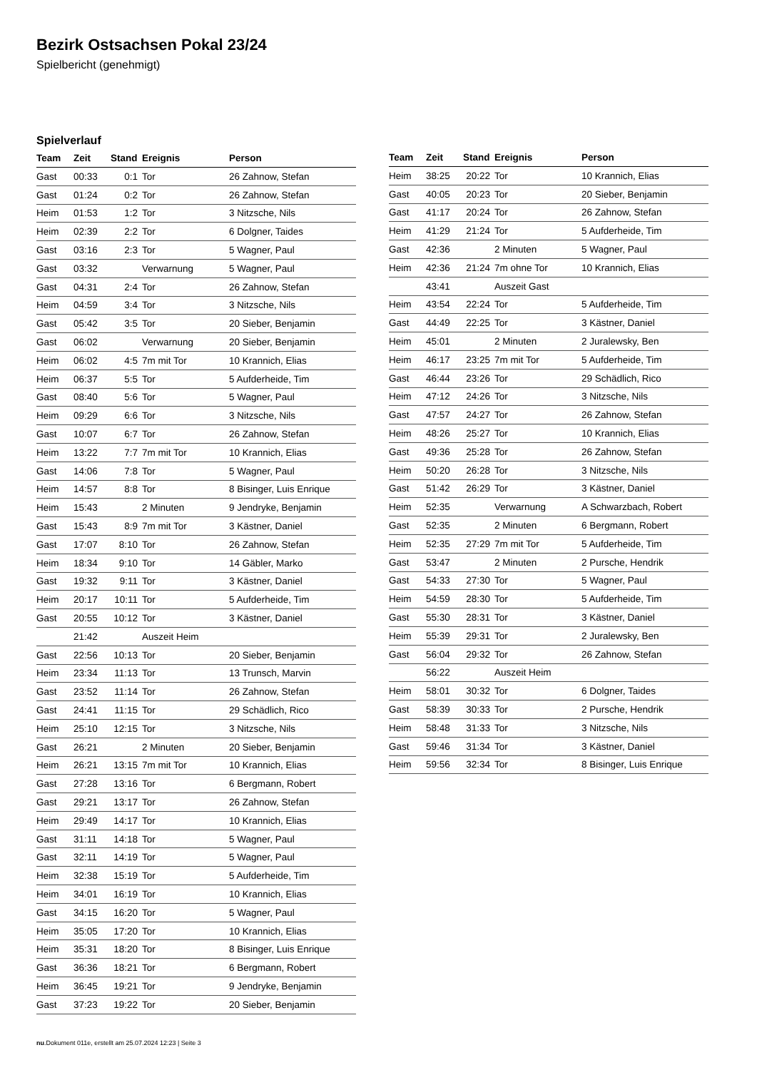Bezirk Ostsachsen Pokal 23/24
Spielbericht (genehmigt)
Spielverlauf
| Team | Zeit | Stand | Ereignis | Person |
| --- | --- | --- | --- | --- |
| Gast | 00:33 | 0:1 | Tor | 26 Zahnow, Stefan |
| Gast | 01:24 | 0:2 | Tor | 26 Zahnow, Stefan |
| Heim | 01:53 | 1:2 | Tor | 3 Nitzsche, Nils |
| Heim | 02:39 | 2:2 | Tor | 6 Dolgner, Taides |
| Gast | 03:16 | 2:3 | Tor | 5 Wagner, Paul |
| Gast | 03:32 | | Verwarnung | 5 Wagner, Paul |
| Gast | 04:31 | 2:4 | Tor | 26 Zahnow, Stefan |
| Heim | 04:59 | 3:4 | Tor | 3 Nitzsche, Nils |
| Gast | 05:42 | 3:5 | Tor | 20 Sieber, Benjamin |
| Gast | 06:02 | | Verwarnung | 20 Sieber, Benjamin |
| Heim | 06:02 | 4:5 | 7m mit Tor | 10 Krannich, Elias |
| Heim | 06:37 | 5:5 | Tor | 5 Aufderheide, Tim |
| Gast | 08:40 | 5:6 | Tor | 5 Wagner, Paul |
| Heim | 09:29 | 6:6 | Tor | 3 Nitzsche, Nils |
| Gast | 10:07 | 6:7 | Tor | 26 Zahnow, Stefan |
| Heim | 13:22 | 7:7 | 7m mit Tor | 10 Krannich, Elias |
| Gast | 14:06 | 7:8 | Tor | 5 Wagner, Paul |
| Heim | 14:57 | 8:8 | Tor | 8 Bisinger, Luis Enrique |
| Heim | 15:43 | | 2 Minuten | 9 Jendryke, Benjamin |
| Gast | 15:43 | 8:9 | 7m mit Tor | 3 Kästner, Daniel |
| Gast | 17:07 | 8:10 | Tor | 26 Zahnow, Stefan |
| Heim | 18:34 | 9:10 | Tor | 14 Gäbler, Marko |
| Gast | 19:32 | 9:11 | Tor | 3 Kästner, Daniel |
| Heim | 20:17 | 10:11 | Tor | 5 Aufderheide, Tim |
| Gast | 20:55 | 10:12 | Tor | 3 Kästner, Daniel |
| | 21:42 | | Auszeit Heim | |
| Gast | 22:56 | 10:13 | Tor | 20 Sieber, Benjamin |
| Heim | 23:34 | 11:13 | Tor | 13 Trunsch, Marvin |
| Gast | 23:52 | 11:14 | Tor | 26 Zahnow, Stefan |
| Gast | 24:41 | 11:15 | Tor | 29 Schädlich, Rico |
| Heim | 25:10 | 12:15 | Tor | 3 Nitzsche, Nils |
| Gast | 26:21 | | 2 Minuten | 20 Sieber, Benjamin |
| Heim | 26:21 | 13:15 | 7m mit Tor | 10 Krannich, Elias |
| Gast | 27:28 | 13:16 | Tor | 6 Bergmann, Robert |
| Gast | 29:21 | 13:17 | Tor | 26 Zahnow, Stefan |
| Heim | 29:49 | 14:17 | Tor | 10 Krannich, Elias |
| Gast | 31:11 | 14:18 | Tor | 5 Wagner, Paul |
| Gast | 32:11 | 14:19 | Tor | 5 Wagner, Paul |
| Heim | 32:38 | 15:19 | Tor | 5 Aufderheide, Tim |
| Heim | 34:01 | 16:19 | Tor | 10 Krannich, Elias |
| Gast | 34:15 | 16:20 | Tor | 5 Wagner, Paul |
| Heim | 35:05 | 17:20 | Tor | 10 Krannich, Elias |
| Heim | 35:31 | 18:20 | Tor | 8 Bisinger, Luis Enrique |
| Gast | 36:36 | 18:21 | Tor | 6 Bergmann, Robert |
| Heim | 36:45 | 19:21 | Tor | 9 Jendryke, Benjamin |
| Gast | 37:23 | 19:22 | Tor | 20 Sieber, Benjamin |
| Team | Zeit | Stand | Ereignis | Person |
| --- | --- | --- | --- | --- |
| Heim | 38:25 | 20:22 | Tor | 10 Krannich, Elias |
| Gast | 40:05 | 20:23 | Tor | 20 Sieber, Benjamin |
| Gast | 41:17 | 20:24 | Tor | 26 Zahnow, Stefan |
| Heim | 41:29 | 21:24 | Tor | 5 Aufderheide, Tim |
| Gast | 42:36 | | 2 Minuten | 5 Wagner, Paul |
| Heim | 42:36 | 21:24 | 7m ohne Tor | 10 Krannich, Elias |
| | 43:41 | | Auszeit Gast | |
| Heim | 43:54 | 22:24 | Tor | 5 Aufderheide, Tim |
| Gast | 44:49 | 22:25 | Tor | 3 Kästner, Daniel |
| Heim | 45:01 | | 2 Minuten | 2 Juralewsky, Ben |
| Heim | 46:17 | 23:25 | 7m mit Tor | 5 Aufderheide, Tim |
| Gast | 46:44 | 23:26 | Tor | 29 Schädlich, Rico |
| Heim | 47:12 | 24:26 | Tor | 3 Nitzsche, Nils |
| Gast | 47:57 | 24:27 | Tor | 26 Zahnow, Stefan |
| Heim | 48:26 | 25:27 | Tor | 10 Krannich, Elias |
| Gast | 49:36 | 25:28 | Tor | 26 Zahnow, Stefan |
| Heim | 50:20 | 26:28 | Tor | 3 Nitzsche, Nils |
| Gast | 51:42 | 26:29 | Tor | 3 Kästner, Daniel |
| Heim | 52:35 | | Verwarnung | A Schwarzbach, Robert |
| Gast | 52:35 | | 2 Minuten | 6 Bergmann, Robert |
| Heim | 52:35 | 27:29 | 7m mit Tor | 5 Aufderheide, Tim |
| Gast | 53:47 | | 2 Minuten | 2 Pursche, Hendrik |
| Gast | 54:33 | 27:30 | Tor | 5 Wagner, Paul |
| Heim | 54:59 | 28:30 | Tor | 5 Aufderheide, Tim |
| Gast | 55:30 | 28:31 | Tor | 3 Kästner, Daniel |
| Heim | 55:39 | 29:31 | Tor | 2 Juralewsky, Ben |
| Gast | 56:04 | 29:32 | Tor | 26 Zahnow, Stefan |
| | 56:22 | | Auszeit Heim | |
| Heim | 58:01 | 30:32 | Tor | 6 Dolgner, Taides |
| Gast | 58:39 | 30:33 | Tor | 2 Pursche, Hendrik |
| Heim | 58:48 | 31:33 | Tor | 3 Nitzsche, Nils |
| Gast | 59:46 | 31:34 | Tor | 3 Kästner, Daniel |
| Heim | 59:56 | 32:34 | Tor | 8 Bisinger, Luis Enrique |
nu.Dokument 011e, erstellt am 25.07.2024 12:23 | Seite 3